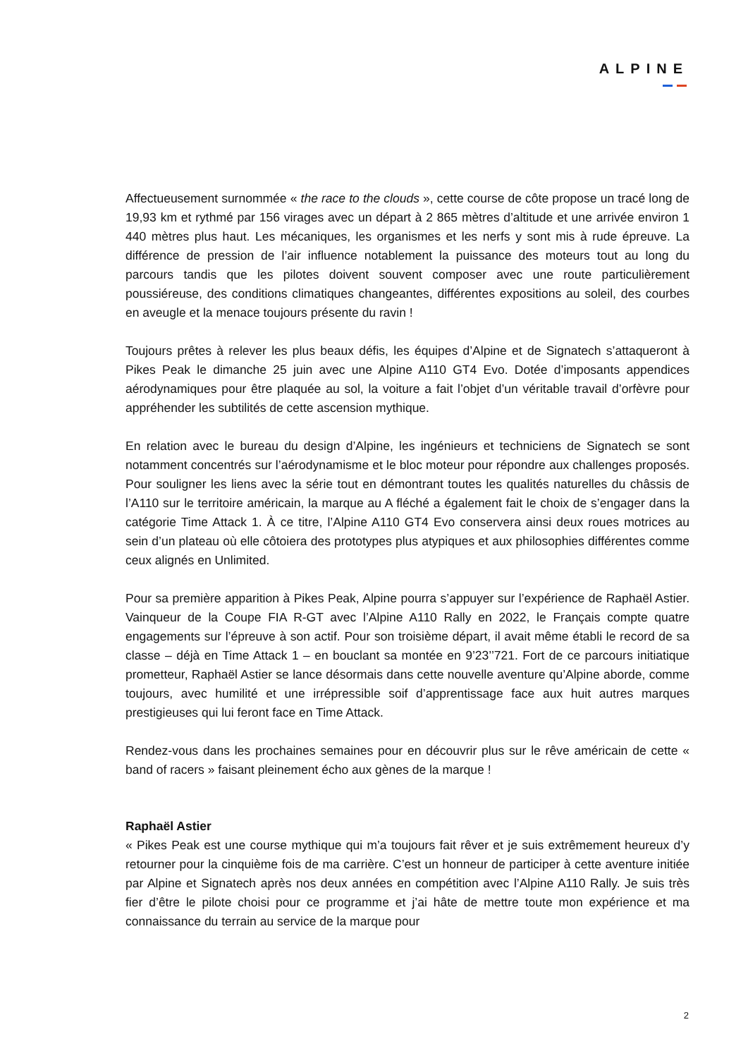ALPINE
Affectueusement surnommée « the race to the clouds », cette course de côte propose un tracé long de 19,93 km et rythmé par 156 virages avec un départ à 2 865 mètres d’altitude et une arrivée environ 1 440 mètres plus haut. Les mécaniques, les organismes et les nerfs y sont mis à rude épreuve. La différence de pression de l’air influence notablement la puissance des moteurs tout au long du parcours tandis que les pilotes doivent souvent composer avec une route particulièrement poussiéreuse, des conditions climatiques changeantes, différentes expositions au soleil, des courbes en aveugle et la menace toujours présente du ravin !
Toujours prêtes à relever les plus beaux défis, les équipes d’Alpine et de Signatech s’attaqueront à Pikes Peak le dimanche 25 juin avec une Alpine A110 GT4 Evo. Dotée d’imposants appendices aérodynamiques pour être plaquée au sol, la voiture a fait l’objet d’un véritable travail d’orfèvre pour appréhender les subtilités de cette ascension mythique.
En relation avec le bureau du design d’Alpine, les ingénieurs et techniciens de Signatech se sont notamment concentrés sur l’aérodynamisme et le bloc moteur pour répondre aux challenges proposés. Pour souligner les liens avec la série tout en démontrant toutes les qualités naturelles du châssis de l’A110 sur le territoire américain, la marque au A fléché a également fait le choix de s’engager dans la catégorie Time Attack 1. À ce titre, l’Alpine A110 GT4 Evo conservera ainsi deux roues motrices au sein d’un plateau où elle côtoiera des prototypes plus atypiques et aux philosophies différentes comme ceux alignés en Unlimited.
Pour sa première apparition à Pikes Peak, Alpine pourra s’appuyer sur l’expérience de Raphaël Astier. Vainqueur de la Coupe FIA R-GT avec l’Alpine A110 Rally en 2022, le Français compte quatre engagements sur l’épreuve à son actif. Pour son troisième départ, il avait même établi le record de sa classe – déjà en Time Attack 1 – en bouclant sa montée en 9’23’’721. Fort de ce parcours initiatique prometteur, Raphaël Astier se lance désormais dans cette nouvelle aventure qu’Alpine aborde, comme toujours, avec humilité et une irrépressible soif d’apprentissage face aux huit autres marques prestigieuses qui lui feront face en Time Attack.
Rendez-vous dans les prochaines semaines pour en découvrir plus sur le rêve américain de cette « band of racers » faisant pleinement écho aux gènes de la marque !
Raphaël Astier
« Pikes Peak est une course mythique qui m’a toujours fait rêver et je suis extrêmement heureux d’y retourner pour la cinquième fois de ma carrière. C’est un honneur de participer à cette aventure initiée par Alpine et Signatech après nos deux années en compétition avec l’Alpine A110 Rally. Je suis très fier d’être le pilote choisi pour ce programme et j’ai hâte de mettre toute mon expérience et ma connaissance du terrain au service de la marque pour
2